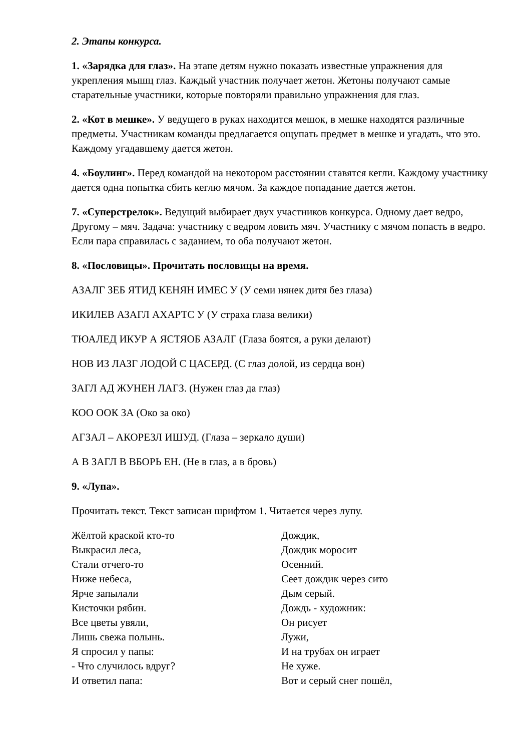2. Этапы конкурса.
1. «Зарядка для глаз». На этапе детям нужно показать известные упражнения для укрепления мышц глаз. Каждый участник получает жетон. Жетоны получают самые старательные участники, которые повторяли правильно упражнения для глаз.
2. «Кот в мешке». У ведущего в руках находится мешок, в мешке находятся различные предметы. Участникам команды предлагается ощупать предмет в мешке и угадать, что это. Каждому угадавшему дается жетон.
4. «Боулинг». Перед командой на некотором расстоянии ставятся кегли. Каждому участнику дается одна попытка сбить кеглю мячом. За каждое попадание дается жетон.
7. «Суперстрелок». Ведущий выбирает двух участников конкурса. Одному дает ведро, Другому – мяч. Задача: участнику с ведром ловить мяч. Участнику с мячом попасть в ведро. Если пара справилась с заданием, то оба получают жетон.
8. «Пословицы». Прочитать пословицы на время.
АЗАЛГ ЗЕБ ЯТИД КЕНЯН ИМЕС У (У семи нянек дитя без глаза)
ИКИЛЕВ АЗАГЛ АХАРТС У (У страха глаза велики)
ТЮАЛЕД ИКУР А ЯСТЯОБ АЗАЛГ (Глаза боятся, а руки делают)
НОВ ИЗ ЛАЗГ ЛОДОЙ С ЦАСЕРД. (С глаз долой, из сердца вон)
ЗАГЛ АД ЖУНЕН ЛАГЗ. (Нужен глаз да глаз)
КОО ООК ЗА (Око за око)
АГЗАЛ – АКОРЕЗЛ ИШУД. (Глаза – зеркало души)
А В ЗАГЛ В ВБОРЬ ЕН. (Не в глаз, а в бровь)
9. «Лупа».
Прочитать текст. Текст записан шрифтом 1. Читается через лупу.
Жёлтой краской кто-то
Выкрасил леса,
Стали отчего-то
Ниже небеса,
Ярче запылали
Кисточки рябин.
Все цветы увяли,
Лишь свежа полынь.
Я спросил у папы:
- Что случилось вдруг?
И ответил папа:
Дождик,
Дождик моросит
Осенний.
Сеет дождик через сито
Дым серый.
Дождь - художник:
Он рисует
Лужи,
И на трубах он играет
Не хуже.
Вот и серый снег пошёл,